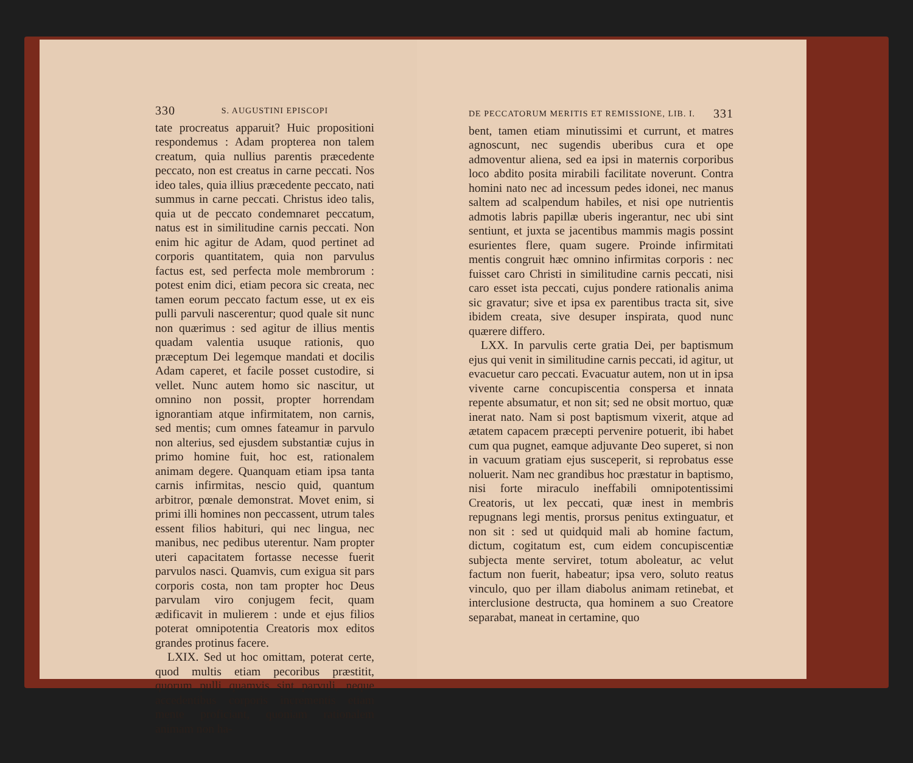330 S. AUGUSTINI EPISCOPI
tate procreatus apparuit? Huic propositioni respondemus : Adam propterea non talem creatum, quia nullius parentis præcedente peccato, non est creatus in carne peccati. Nos ideo tales, quia illius præcedente peccato, nati summus in carne peccati. Christus ideo talis, quia ut de peccato condemnaret peccatum, natus est in similitudine carnis peccati. Non enim hic agitur de Adam, quod pertinet ad corporis quantitatem, quia non parvulus factus est, sed perfecta mole membrorum : potest enim dici, etiam pecora sic creata, nec tamen eorum peccato factum esse, ut ex eis pulli parvuli nascerentur; quod quale sit nunc non quærimus : sed agitur de illius mentis quadam valentia usuque rationis, quo præceptum Dei legemque mandati et docilis Adam caperet, et facile posset custodire, si vellet. Nunc autem homo sic nascitur, ut omnino non possit, propter horrendam ignorantiam atque infirmitatem, non carnis, sed mentis; cum omnes fateamur in parvulo non alterius, sed ejusdem substantiæ cujus in primo homine fuit, hoc est, rationalem animam degere. Quanquam etiam ipsa tanta carnis infirmitas, nescio quid, quantum arbitror, pœnale demonstrat. Movet enim, si primi illi homines non peccassent, utrum tales essent filios habituri, qui nec lingua, nec manibus, nec pedibus uterentur. Nam propter uteri capacitatem fortasse necesse fuerit parvulos nasci. Quamvis, cum exigua sit pars corporis costa, non tam propter hoc Deus parvulam viro conjugem fecit, quam ædificavit in mulierem : unde et ejus filios poterat omnipotentia Creatoris mox editos grandes protinus facere.
LXIX. Sed ut hoc omittam, poterat certe, quod multis etiam pecoribus præstitit, quorum pulli quamvis sint parvuli, neque accedentibus corporis incrementis etiam mente proficiant, quoniam rationalem animam non ha-
DE PECCATORUM MERITIS ET REMISSIONE, LIB. I. 331
bent, tamen etiam minutissimi et currunt, et matres agnoscunt, nec sugendis uberibus cura et ope admoventur aliena, sed ea ipsi in maternis corporibus loco abdito posita mirabili facilitate noverunt. Contra homini nato nec ad incessum pedes idonei, nec manus saltem ad scalpendum habiles, et nisi ope nutrientis admotis labris papillæ uberis ingerantur, nec ubi sint sentiunt, et juxta se jacentibus mammis magis possint esurientes flere, quam sugere. Proinde infirmitati mentis congruit hæc omnino infirmitas corporis : nec fuisset caro Christi in similitudine carnis peccati, nisi caro esset ista peccati, cujus pondere rationalis anima sic gravatur; sive et ipsa ex parentibus tracta sit, sive ibidem creata, sive desuper inspirata, quod nunc quærere differo.
LXX. In parvulis certe gratia Dei, per baptismum ejus qui venit in similitudine carnis peccati, id agitur, ut evacuetur caro peccati. Evacuatur autem, non ut in ipsa vivente carne concupiscentia conspersa et innata repente absumatur, et non sit; sed ne obsit mortuo, quæ inerat nato. Nam si post baptismum vixerit, atque ad ætatem capacem præcepti pervenire potuerit, ibi habet cum qua pugnet, eamque adjuvante Deo superet, si non in vacuum gratiam ejus susceperit, si reprobatus esse noluerit. Nam nec grandibus hoc præstatur in baptismo, nisi forte miraculo ineffabili omnipotentissimi Creatoris, ut lex peccati, quæ inest in membris repugnans legi mentis, prorsus penitus extinguatur, et non sit : sed ut quidquid mali ab homine factum, dictum, cogitatum est, cum eidem concupiscentiæ subjecta mente serviret, totum aboleatur, ac velut factum non fuerit, habeatur; ipsa vero, soluto reatus vinculo, quo per illam diabolus animam retinebat, et interclusione destructa, qua hominem a suo Creatore separabat, maneat in certamine, quo